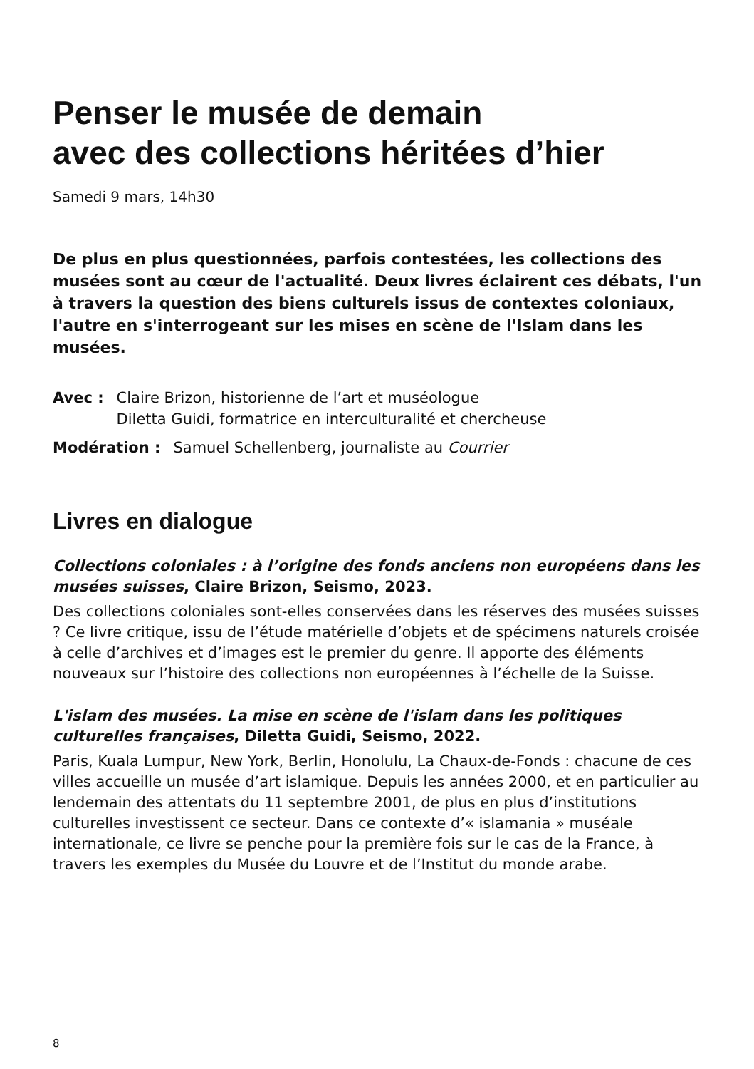Penser le musée de demain
avec des collections héritées d’hier
Samedi 9 mars, 14h30
De plus en plus questionnées, parfois contestées, les collections des musées sont au cœur de l'actualité. Deux livres éclairent ces débats, l'un à travers la question des biens culturels issus de contextes coloniaux, l'autre en s'interrogeant sur les mises en scène de l'Islam dans les musées.
Avec : Claire Brizon, historienne de l’art et muséologue
Diletta Guidi, formatrice en interculturalité et chercheuse
Modération : Samuel Schellenberg, journaliste au Courrier
Livres en dialogue
Collections coloniales : à l’origine des fonds anciens non européens dans les musées suisses, Claire Brizon, Seismo, 2023.
Des collections coloniales sont-elles conservées dans les réserves des musées suisses ? Ce livre critique, issu de l’étude matérielle d’objets et de spécimens naturels croisée à celle d’archives et d’images est le premier du genre. Il apporte des éléments nouveaux sur l’histoire des collections non européennes à l’échelle de la Suisse.
L'islam des musées. La mise en scène de l'islam dans les politiques culturelles françaises, Diletta Guidi, Seismo, 2022.
Paris, Kuala Lumpur, New York, Berlin, Honolulu, La Chaux-de-Fonds : chacune de ces villes accueille un musée d’art islamique. Depuis les années 2000, et en particulier au lendemain des attentats du 11 septembre 2001, de plus en plus d’institutions culturelles investissent ce secteur. Dans ce contexte d’« islamania » muséale internationale, ce livre se penche pour la première fois sur le cas de la France, à travers les exemples du Musée du Louvre et de l’Institut du monde arabe.
8